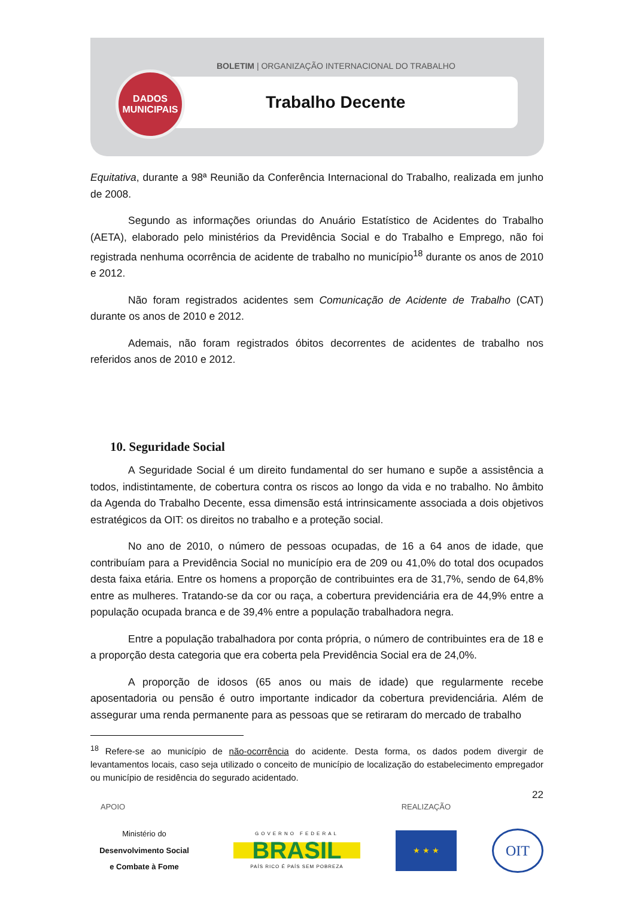BOLETIM | ORGANIZAÇÃO INTERNACIONAL DO TRABALHO
DADOS
MUNICIPAIS
Trabalho Decente
Equitativa, durante a 98ª Reunião da Conferência Internacional do Trabalho, realizada em junho de 2008.
Segundo as informações oriundas do Anuário Estatístico de Acidentes do Trabalho (AETA), elaborado pelo ministérios da Previdência Social e do Trabalho e Emprego, não foi registrada nenhuma ocorrência de acidente de trabalho no município<sup>18</sup> durante os anos de 2010 e 2012.
Não foram registrados acidentes sem Comunicação de Acidente de Trabalho (CAT) durante os anos de 2010 e 2012.
Ademais, não foram registrados óbitos decorrentes de acidentes de trabalho nos referidos anos de 2010 e 2012.
10. Seguridade Social
A Seguridade Social é um direito fundamental do ser humano e supõe a assistência a todos, indistintamente, de cobertura contra os riscos ao longo da vida e no trabalho. No âmbito da Agenda do Trabalho Decente, essa dimensão está intrinsicamente associada a dois objetivos estratégicos da OIT: os direitos no trabalho e a proteção social.
No ano de 2010, o número de pessoas ocupadas, de 16 a 64 anos de idade, que contribuíam para a Previdência Social no município era de 209 ou 41,0% do total dos ocupados desta faixa etária. Entre os homens a proporção de contribuintes era de 31,7%, sendo de 64,8% entre as mulheres. Tratando-se da cor ou raça, a cobertura previdenciária era de 44,9% entre a população ocupada branca e de 39,4% entre a população trabalhadora negra.
Entre a população trabalhadora por conta própria, o número de contribuintes era de 18 e a proporção desta categoria que era coberta pela Previdência Social era de 24,0%.
A proporção de idosos (65 anos ou mais de idade) que regularmente recebe aposentadoria ou pensão é outro importante indicador da cobertura previdenciária. Além de assegurar uma renda permanente para as pessoas que se retiraram do mercado de trabalho
<sup>18</sup> Refere-se ao município de não-ocorrência do acidente. Desta forma, os dados podem divergir de levantamentos locais, caso seja utilizado o conceito de município de localização do estabelecimento empregador ou município de residência do segurado acidentado.
22
APOIO REALIZAÇÃO
Ministério do
Desenvolvimento Social
e Combate à Fome
GOVERNO FEDERAL
BRASIL
PAÍS RICO É PAÍS SEM POBREZA
★ ★ ★
OIT